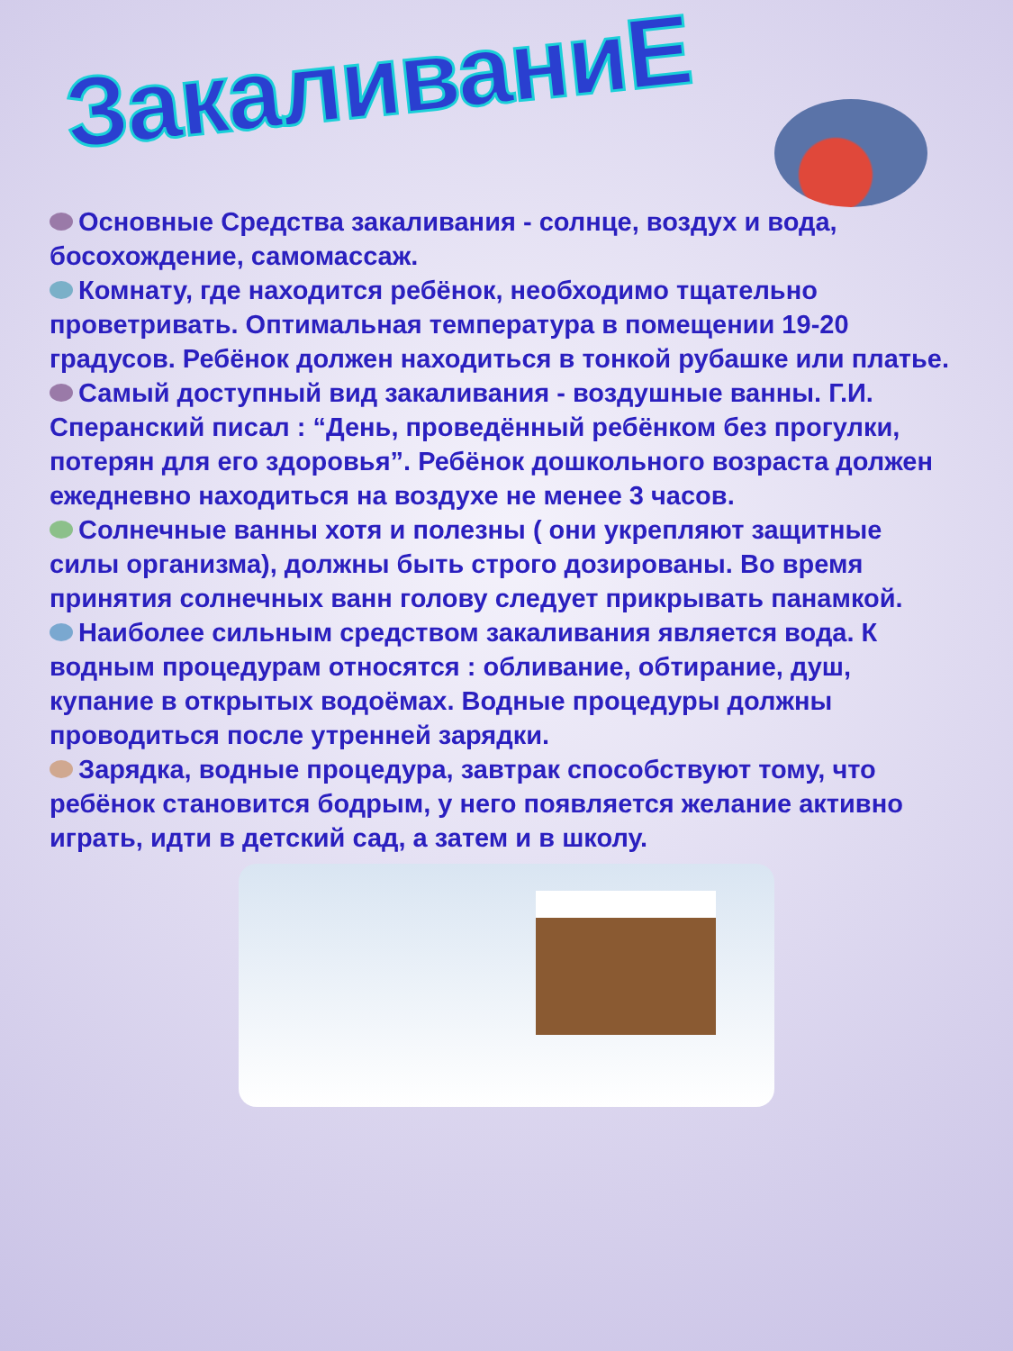ЗакаливаниЕ
Основные Средства закаливания - солнце, воздух и вода, босохождение, самомассаж.
Комнату, где находится ребёнок, необходимо тщательно проветривать. Оптимальная температура в помещении 19-20 градусов. Ребёнок должен находиться в тонкой рубашке или платье.
Самый доступный вид закаливания - воздушные ванны. Г.И. Сперанский писал : “День, проведённый ребёнком без прогулки, потерян для его здоровья”. Ребёнок дошкольного возраста должен ежедневно находиться на воздухе не менее 3 часов.
Солнечные ванны хотя и полезны ( они укрепляют защитные силы организма), должны быть строго дозированы. Во время принятия солнечных ванн голову следует прикрывать панамкой.
Наиболее сильным средством закаливания является вода. К водным процедурам относятся : обливание, обтирание, душ, купание в открытых водоёмах. Водные процедуры должны проводиться после утренней зарядки.
Зарядка, водные процедура, завтрак способствуют тому, что ребёнок становится бодрым, у него появляется желание активно играть, идти в детский сад, а затем и в школу.